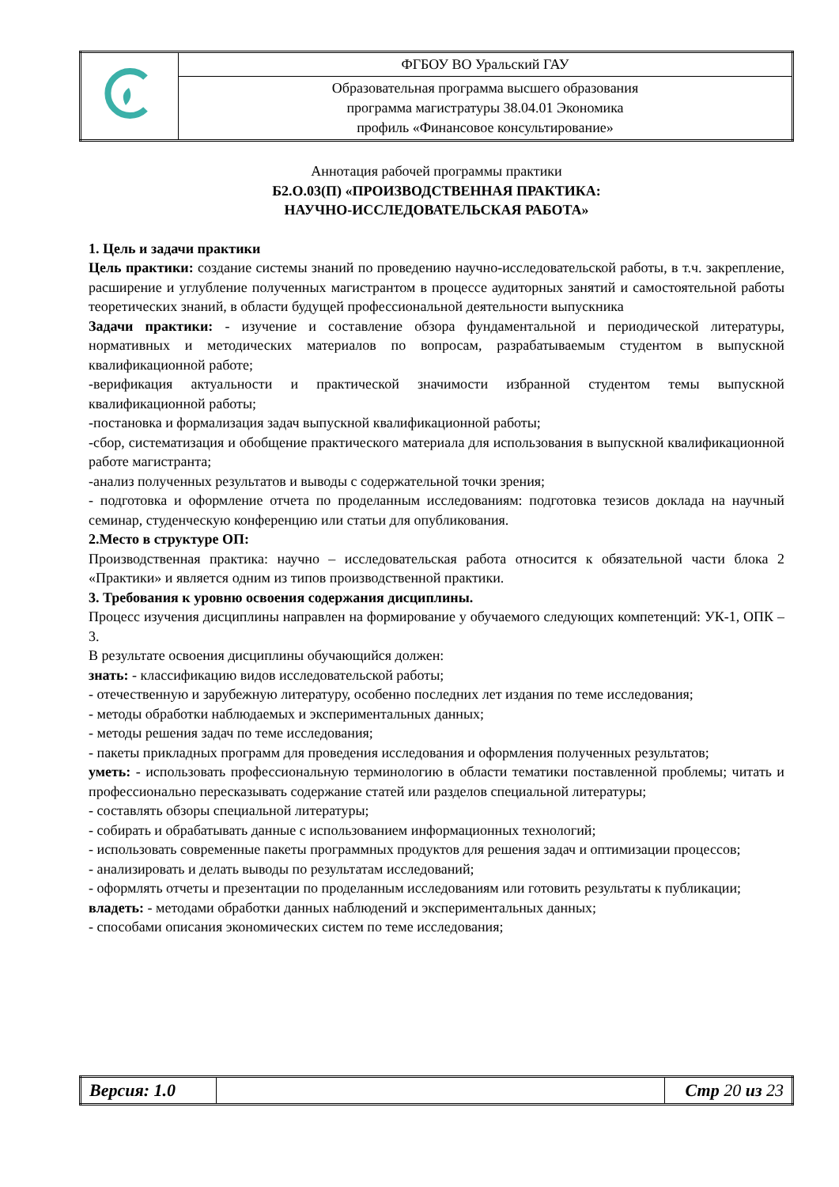| | ФГБОУ ВО Уральский ГАУ |
| | Образовательная программа высшего образования программа магистратуры 38.04.01 Экономика профиль «Финансовое консультирование» |
Аннотация рабочей программы практики
Б2.О.03(П) «ПРОИЗВОДСТВЕННАЯ ПРАКТИКА:
НАУЧНО-ИССЛЕДОВАТЕЛЬСКАЯ РАБОТА»
1. Цель и задачи практики
Цель практики: создание системы знаний по проведению научно-исследовательской работы, в т.ч. закрепление, расширение и углубление полученных магистрантом в процессе аудиторных занятий и самостоятельной работы теоретических знаний, в области будущей профессиональной деятельности выпускника
Задачи практики: - изучение и составление обзора фундаментальной и периодической литературы, нормативных и методических материалов по вопросам, разрабатываемым студентом в выпускной квалификационной работе;
-верификация актуальности и практической значимости избранной студентом темы выпускной квалификационной работы;
-постановка и формализация задач выпускной квалификационной работы;
-сбор, систематизация и обобщение практического материала для использования в выпускной квалификационной работе магистранта;
-анализ полученных результатов и выводы с содержательной точки зрения;
- подготовка и оформление отчета по проделанным исследованиям: подготовка тезисов доклада на научный семинар, студенческую конференцию или статьи для опубликования.
2.Место в структуре ОП:
Производственная практика: научно – исследовательская работа относится к обязательной части блока 2 «Практики» и является одним из типов производственной практики.
3. Требования к уровню освоения содержания дисциплины.
Процесс изучения дисциплины направлен на формирование у обучаемого следующих компетенций: УК-1, ОПК – 3.
В результате освоения дисциплины обучающийся должен:
знать: - классификацию видов исследовательской работы;
- отечественную и зарубежную литературу, особенно последних лет издания по теме исследования;
- методы обработки наблюдаемых и экспериментальных данных;
- методы решения задач по теме исследования;
- пакеты прикладных программ для проведения исследования и оформления полученных результатов;
уметь: - использовать профессиональную терминологию в области тематики поставленной проблемы; читать и профессионально пересказывать содержание статей или разделов специальной литературы;
- составлять обзоры специальной литературы;
- собирать и обрабатывать данные с использованием информационных технологий;
- использовать современные пакеты программных продуктов для решения задач и оптимизации процессов;
- анализировать и делать выводы по результатам исследований;
- оформлять отчеты и презентации по проделанным исследованиям или готовить результаты к публикации;
владеть: - методами обработки данных наблюдений и экспериментальных данных;
- способами описания экономических систем по теме исследования;
| Версия: 1.0 | | Стр 20 из 23 |